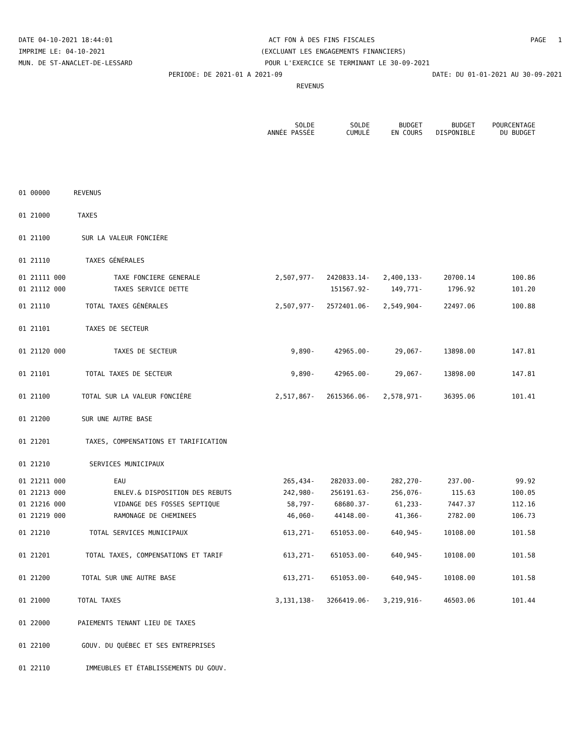DATE 04-10-2021 18:44:01 ACT FON À DES FINS FISCALES PAGE 1
IMPRIME LE: 04-10-2021 (EXCLUANT LES ENGAGEMENTS FINANCIERS)
MUN. DE ST-ANACLET-DE-LESSARD POUR L'EXERCICE SE TERMINANT LE 30-09-2021
PERIODE: DE 2021-01 A 2021-09 DATE: DU 01-01-2021 AU 30-09-2021
REVENUS
| | | SOLDE ANNÉE PASSÉE | SOLDE CUMULÉ | BUDGET EN COURS | BUDGET DISPONIBLE | POURCENTAGE DU BUDGET |
| --- | --- | --- | --- | --- | --- | --- |
| 01 00000 | REVENUS | | | | | |
| 01 21000 | TAXES | | | | | |
| 01 21100 | SUR LA VALEUR FONCIÈRE | | | | | |
| 01 21110 | TAXES GÉNÉRALES | | | | | |
| 01 21111 000 | TAXE FONCIERE GENERALE | 2,507,977- | 2420833.14- | 2,400,133- | 20700.14 | 100.86 |
| 01 21112 000 | TAXES SERVICE DETTE | | 151567.92- | 149,771- | 1796.92 | 101.20 |
| 01 21110 | TOTAL TAXES GÉNÉRALES | 2,507,977- | 2572401.06- | 2,549,904- | 22497.06 | 100.88 |
| 01 21101 | TAXES DE SECTEUR | | | | | |
| 01 21120 000 | TAXES DE SECTEUR | 9,890- | 42965.00- | 29,067- | 13898.00 | 147.81 |
| 01 21101 | TOTAL TAXES DE SECTEUR | 9,890- | 42965.00- | 29,067- | 13898.00 | 147.81 |
| 01 21100 | TOTAL SUR LA VALEUR FONCIÈRE | 2,517,867- | 2615366.06- | 2,578,971- | 36395.06 | 101.41 |
| 01 21200 | SUR UNE AUTRE BASE | | | | | |
| 01 21201 | TAXES, COMPENSATIONS ET TARIFICATION | | | | | |
| 01 21210 | SERVICES MUNICIPAUX | | | | | |
| 01 21211 000 | EAU | 265,434- | 282033.00- | 282,270- | 237.00- | 99.92 |
| 01 21213 000 | ENLEV.& DISPOSITION DES REBUTS | 242,980- | 256191.63- | 256,076- | 115.63 | 100.05 |
| 01 21216 000 | VIDANGE DES FOSSES SEPTIQUE | 58,797- | 68680.37- | 61,233- | 7447.37 | 112.16 |
| 01 21219 000 | RAMONAGE DE CHEMINEES | 46,060- | 44148.00- | 41,366- | 2782.00 | 106.73 |
| 01 21210 | TOTAL SERVICES MUNICIPAUX | 613,271- | 651053.00- | 640,945- | 10108.00 | 101.58 |
| 01 21201 | TOTAL TAXES, COMPENSATIONS ET TARIF | 613,271- | 651053.00- | 640,945- | 10108.00 | 101.58 |
| 01 21200 | TOTAL SUR UNE AUTRE BASE | 613,271- | 651053.00- | 640,945- | 10108.00 | 101.58 |
| 01 21000 | TOTAL TAXES | 3,131,138- | 3266419.06- | 3,219,916- | 46503.06 | 101.44 |
| 01 22000 | PAIEMENTS TENANT LIEU DE TAXES | | | | | |
| 01 22100 | GOUV. DU QUÉBEC ET SES ENTREPRISES | | | | | |
| 01 22110 | IMMEUBLES ET ÉTABLISSEMENTS DU GOUV. | | | | | |